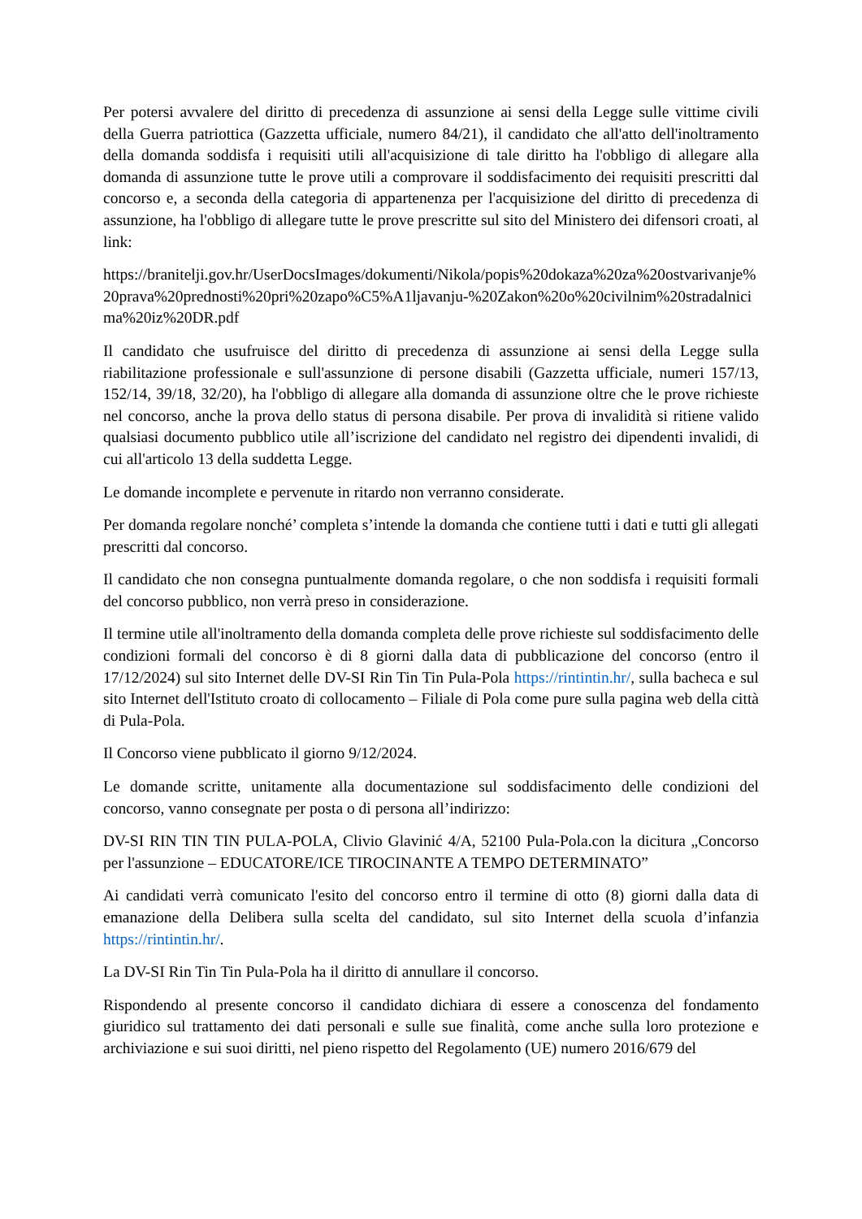Per potersi avvalere del diritto di precedenza di assunzione ai sensi della Legge sulle vittime civili della Guerra patriottica (Gazzetta ufficiale, numero 84/21), il candidato che all'atto dell'inoltramento della domanda soddisfa i requisiti utili all'acquisizione di tale diritto ha l'obbligo di allegare alla domanda di assunzione tutte le prove utili a comprovare il soddisfacimento dei requisiti prescritti dal concorso e, a seconda della categoria di appartenenza per l'acquisizione del diritto di precedenza di assunzione, ha l'obbligo di allegare tutte le prove prescritte sul sito del Ministero dei difensori croati, al link:
https://branitelji.gov.hr/UserDocsImages/dokumenti/Nikola/popis%20dokaza%20za%20ostvarivanje%20prava%20prednosti%20pri%20zapo%C5%A1ljavanju-%20Zakon%20o%20civilnim%20stradalnicima%20iz%20DR.pdf
Il candidato che usufruisce del diritto di precedenza di assunzione ai sensi della Legge sulla riabilitazione professionale e sull'assunzione di persone disabili (Gazzetta ufficiale, numeri 157/13, 152/14, 39/18, 32/20), ha l'obbligo di allegare alla domanda di assunzione oltre che le prove richieste nel concorso, anche la prova dello status di persona disabile. Per prova di invalidità si ritiene valido qualsiasi documento pubblico utile all’iscrizione del candidato nel registro dei dipendenti invalidi, di cui all'articolo 13 della suddetta Legge.
Le domande incomplete e pervenute in ritardo non verranno considerate.
Per domanda regolare nonché’ completa s’intende la domanda che contiene tutti i dati e tutti gli allegati prescritti dal concorso.
Il candidato che non consegna puntualmente domanda regolare, o che non soddisfa i requisiti formali del concorso pubblico, non verrà preso in considerazione.
Il termine utile all'inoltramento della domanda completa delle prove richieste sul soddisfacimento delle condizioni formali del concorso è di 8 giorni dalla data di pubblicazione del concorso (entro il 17/12/2024) sul sito Internet delle DV-SI Rin Tin Tin Pula-Pola https://rintintin.hr/, sulla bacheca e sul sito Internet dell'Istituto croato di collocamento – Filiale di Pola come pure sulla pagina web della città di Pula-Pola.
Il Concorso viene pubblicato il giorno 9/12/2024.
Le domande scritte, unitamente alla documentazione sul soddisfacimento delle condizioni del concorso, vanno consegnate per posta o di persona all’indirizzo:
DV-SI RIN TIN TIN PULA-POLA, Clivio Glavinić 4/A, 52100 Pula-Pola.con la dicitura „Concorso per l'assunzione – EDUCATORE/ICE TIROCINANTE A TEMPO DETERMINATO”
Ai candidati verrà comunicato l'esito del concorso entro il termine di otto (8) giorni dalla data di emanazione della Delibera sulla scelta del candidato, sul sito Internet della scuola d’infanzia https://rintintin.hr/.
La DV-SI Rin Tin Tin Pula-Pola ha il diritto di annullare il concorso.
Rispondendo al presente concorso il candidato dichiara di essere a conoscenza del fondamento giuridico sul trattamento dei dati personali e sulle sue finalità, come anche sulla loro protezione e archiviazione e sui suoi diritti, nel pieno rispetto del Regolamento (UE) numero 2016/679 del